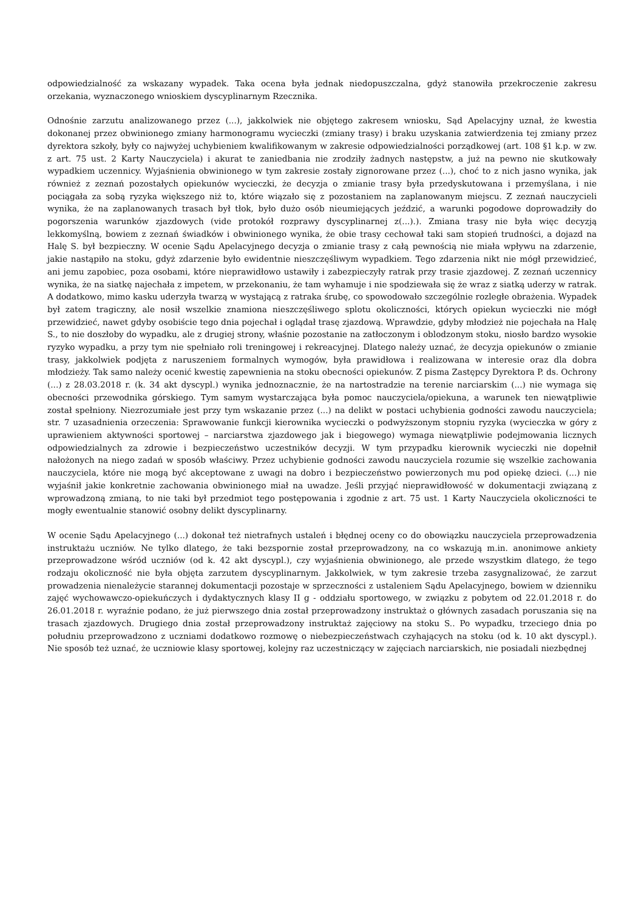odpowiedzialność za wskazany wypadek. Taka ocena była jednak niedopuszczalna, gdyż stanowiła przekroczenie zakresu orzekania, wyznaczonego wnioskiem dyscyplinarnym Rzecznika.
Odnośnie zarzutu analizowanego przez (...), jakkolwiek nie objętego zakresem wniosku, Sąd Apelacyjny uznał, że kwestia dokonanej przez obwinionego zmiany harmonogramu wycieczki (zmiany trasy) i braku uzyskania zatwierdzenia tej zmiany przez dyrektora szkoły, były co najwyżej uchybieniem kwalifikowanym w zakresie odpowiedzialności porządkowej (art. 108 §1 k.p. w zw. z art. 75 ust. 2 Karty Nauczyciela) i akurat te zaniedbania nie zrodziły żadnych następstw, a już na pewno nie skutkowały wypadkiem uczennicy. Wyjaśnienia obwinionego w tym zakresie zostały zignorowane przez (...), choć to z nich jasno wynika, jak również z zeznań pozostałych opiekunów wycieczki, że decyzja o zmianie trasy była przedyskutowana i przemyślana, i nie pociągała za sobą ryzyka większego niż to, które wiązało się z pozostaniem na zaplanowanym miejscu. Z zeznań nauczycieli wynika, że na zaplanowanych trasach był tłok, było dużo osób nieumiejących jeździć, a warunki pogodowe doprowadziły do pogorszenia warunków zjazdowych (vide protokół rozprawy dyscyplinarnej z(...).). Zmiana trasy nie była więc decyzją lekkomyślną, bowiem z zeznań świadków i obwinionego wynika, że obie trasy cechował taki sam stopień trudności, a dojazd na Halę S. był bezpieczny. W ocenie Sądu Apelacyjnego decyzja o zmianie trasy z całą pewnością nie miała wpływu na zdarzenie, jakie nastąpiło na stoku, gdyż zdarzenie było ewidentnie nieszczęśliwym wypadkiem. Tego zdarzenia nikt nie mógł przewidzieć, ani jemu zapobiec, poza osobami, które nieprawidłowo ustawiły i zabezpieczyły ratrak przy trasie zjazdowej. Z zeznań uczennicy wynika, że na siatkę najechała z impetem, w przekonaniu, że tam wyhamuje i nie spodziewała się że wraz z siatką uderzy w ratrak. A dodatkowo, mimo kasku uderzyła twarzą w wystającą z ratraka śrubę, co spowodowało szczególnie rozległe obrażenia. Wypadek był zatem tragiczny, ale nosił wszelkie znamiona nieszczęśliwego splotu okoliczności, których opiekun wycieczki nie mógł przewidzieć, nawet gdyby osobiście tego dnia pojechał i oglądał trasę zjazdową. Wprawdzie, gdyby młodzież nie pojechała na Halę S., to nie doszłoby do wypadku, ale z drugiej strony, właśnie pozostanie na zatłoczonym i oblodzonym stoku, niosło bardzo wysokie ryzyko wypadku, a przy tym nie spełniało roli treningowej i rekreacyjnej. Dlatego należy uznać, że decyzja opiekunów o zmianie trasy, jakkolwiek podjęta z naruszeniem formalnych wymogów, była prawidłowa i realizowana w interesie oraz dla dobra młodzieży. Tak samo należy ocenić kwestię zapewnienia na stoku obecności opiekunów. Z pisma Zastępcy Dyrektora P. ds. Ochrony (...) z 28.03.2018 r. (k. 34 akt dyscypl.) wynika jednoznacznie, że na nartostradzie na terenie narciarskim (...) nie wymaga się obecności przewodnika górskiego. Tym samym wystarczająca była pomoc nauczyciela/opiekuna, a warunek ten niewątpliwie został spełniony. Niezrozumiałe jest przy tym wskazanie przez (...) na delikt w postaci uchybienia godności zawodu nauczyciela; str. 7 uzasadnienia orzeczenia: Sprawowanie funkcji kierownika wycieczki o podwyższonym stopniu ryzyka (wycieczka w góry z uprawieniem aktywności sportowej – narciarstwa zjazdowego jak i biegowego) wymaga niewątpliwie podejmowania licznych odpowiedzialnych za zdrowie i bezpieczeństwo uczestników decyzji. W tym przypadku kierownik wycieczki nie dopełnił nałożonych na niego zadań w sposób właściwy. Przez uchybienie godności zawodu nauczyciela rozumie się wszelkie zachowania nauczyciela, które nie mogą być akceptowane z uwagi na dobro i bezpieczeństwo powierzonych mu pod opiekę dzieci. (...) nie wyjaśnił jakie konkretnie zachowania obwinionego miał na uwadze. Jeśli przyjąć nieprawidłowość w dokumentacji związaną z wprowadzoną zmianą, to nie taki był przedmiot tego postępowania i zgodnie z art. 75 ust. 1 Karty Nauczyciela okoliczności te mogły ewentualnie stanowić osobny delikt dyscyplinarny.
W ocenie Sądu Apelacyjnego (...) dokonał też nietrafnych ustaleń i błędnej oceny co do obowiązku nauczyciela przeprowadzenia instruktażu uczniów. Ne tylko dlatego, że taki bezspornie został przeprowadzony, na co wskazują m.in. anonimowe ankiety przeprowadzone wśród uczniów (od k. 42 akt dyscypl.), czy wyjaśnienia obwinionego, ale przede wszystkim dlatego, że tego rodzaju okoliczność nie była objęta zarzutem dyscyplinarnym. Jakkolwiek, w tym zakresie trzeba zasygnalizować, że zarzut prowadzenia nienależycie starannej dokumentacji pozostaje w sprzeczności z ustaleniem Sądu Apelacyjnego, bowiem w dzienniku zajęć wychowawczo-opiekuńczych i dydaktycznych klasy II g - oddziału sportowego, w związku z pobytem od 22.01.2018 r. do 26.01.2018 r. wyraźnie podano, że już pierwszego dnia został przeprowadzony instruktaż o głównych zasadach poruszania się na trasach zjazdowych. Drugiego dnia został przeprowadzony instruktaż zajęciowy na stoku S.. Po wypadku, trzeciego dnia po południu przeprowadzono z uczniami dodatkowo rozmowę o niebezpieczeństwach czyhających na stoku (od k. 10 akt dyscypl.). Nie sposób też uznać, że uczniowie klasy sportowej, kolejny raz uczestniczący w zajęciach narciarskich, nie posiadali niezbędnej